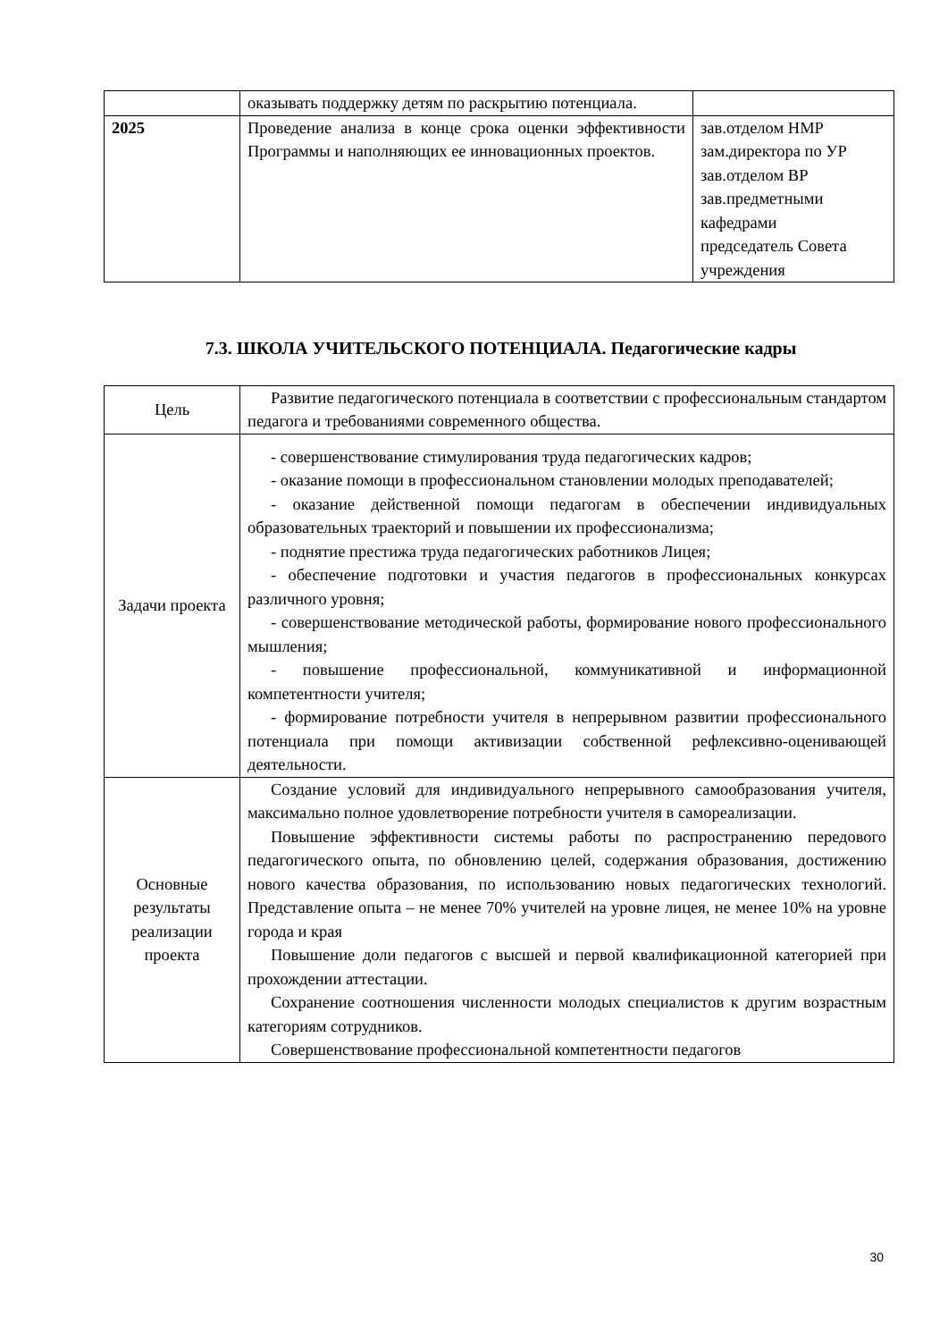| | оказывать поддержку детям по раскрытию потенциала. | |
| 2025 | Проведение анализа в конце срока оценки эффективности Программы и наполняющих ее инновационных проектов. | зав.отделом НМР зам.директора по УР зав.отделом ВР зав.предметными кафедрами председатель Совета учреждения |
7.3. ШКОЛА УЧИТЕЛЬСКОГО ПОТЕНЦИАЛА. Педагогические кадры
| Цель | Развитие педагогического потенциала в соответствии с профессиональным стандартом педагога и требованиями современного общества. |
| Задачи проекта | - совершенствование стимулирования труда педагогических кадров; - оказание помощи в профессиональном становлении молодых преподавателей; - оказание действенной помощи педагогам в обеспечении индивидуальных образовательных траекторий и повышении их профессионализма; - поднятие престижа труда педагогических работников Лицея; - обеспечение подготовки и участия педагогов в профессиональных конкурсах различного уровня; - совершенствование методической работы, формирование нового профессионального мышления; - повышение профессиональной, коммуникативной и информационной компетентности учителя; - формирование потребности учителя в непрерывном развитии профессионального потенциала при помощи активизации собственной рефлексивно-оценивающей деятельности. |
| Основные результаты реализации проекта | Создание условий для индивидуального непрерывного самообразования учителя, максимально полное удовлетворение потребности учителя в самореализации. Повышение эффективности системы работы по распространению передового педагогического опыта, по обновлению целей, содержания образования, достижению нового качества образования, по использованию новых педагогических технологий. Представление опыта – не менее 70% учителей на уровне лицея, не менее 10% на уровне города и края Повышение доли педагогов с высшей и первой квалификационной категорией при прохождении аттестации. Сохранение соотношения численности молодых специалистов к другим возрастным категориям сотрудников. Совершенствование профессиональной компетентности педагогов |
30